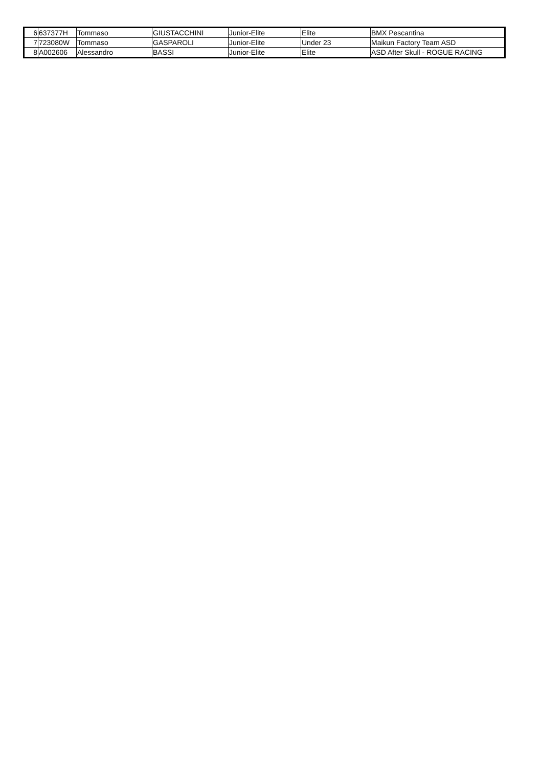| 6 | 637377H | Tommaso | GIUSTACCHINI | Junior-Elite | Elite | BMX Pescantina |
| 7 | 723080W | Tommaso | GASPAROLI | Junior-Elite | Under 23 | Maikun Factory Team ASD |
| 8 | A002606 | Alessandro | BASSI | Junior-Elite | Elite | ASD After Skull - ROGUE RACING |